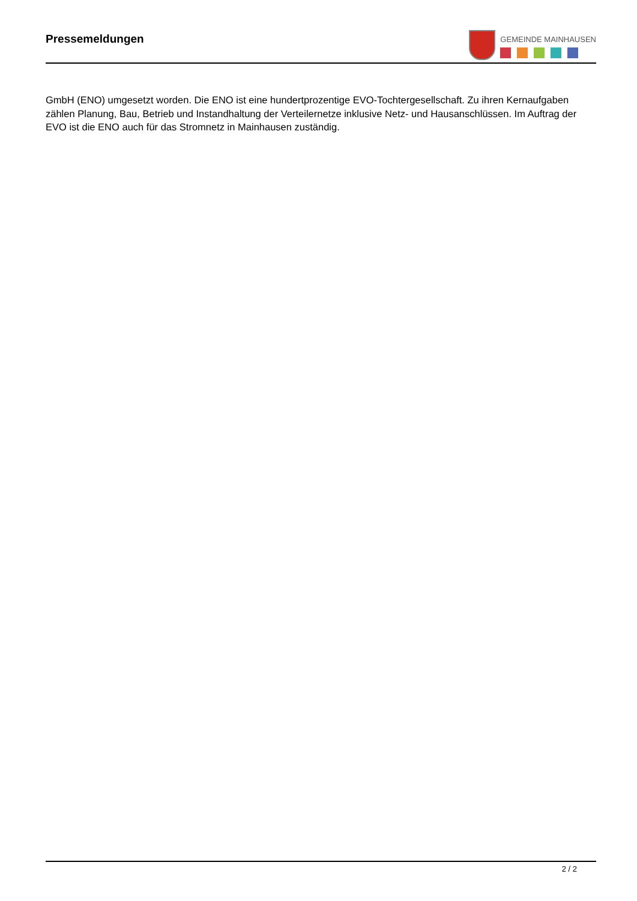Pressemeldungen
GEMEINDE MAINHAUSEN
GmbH (ENO) umgesetzt worden. Die ENO ist eine hundertprozentige EVO-Tochtergesellschaft. Zu ihren Kernaufgaben zählen Planung, Bau, Betrieb und Instandhaltung der Verteilernetze inklusive Netz- und Hausanschlüssen. Im Auftrag der EVO ist die ENO auch für das Stromnetz in Mainhausen zuständig.
2 / 2